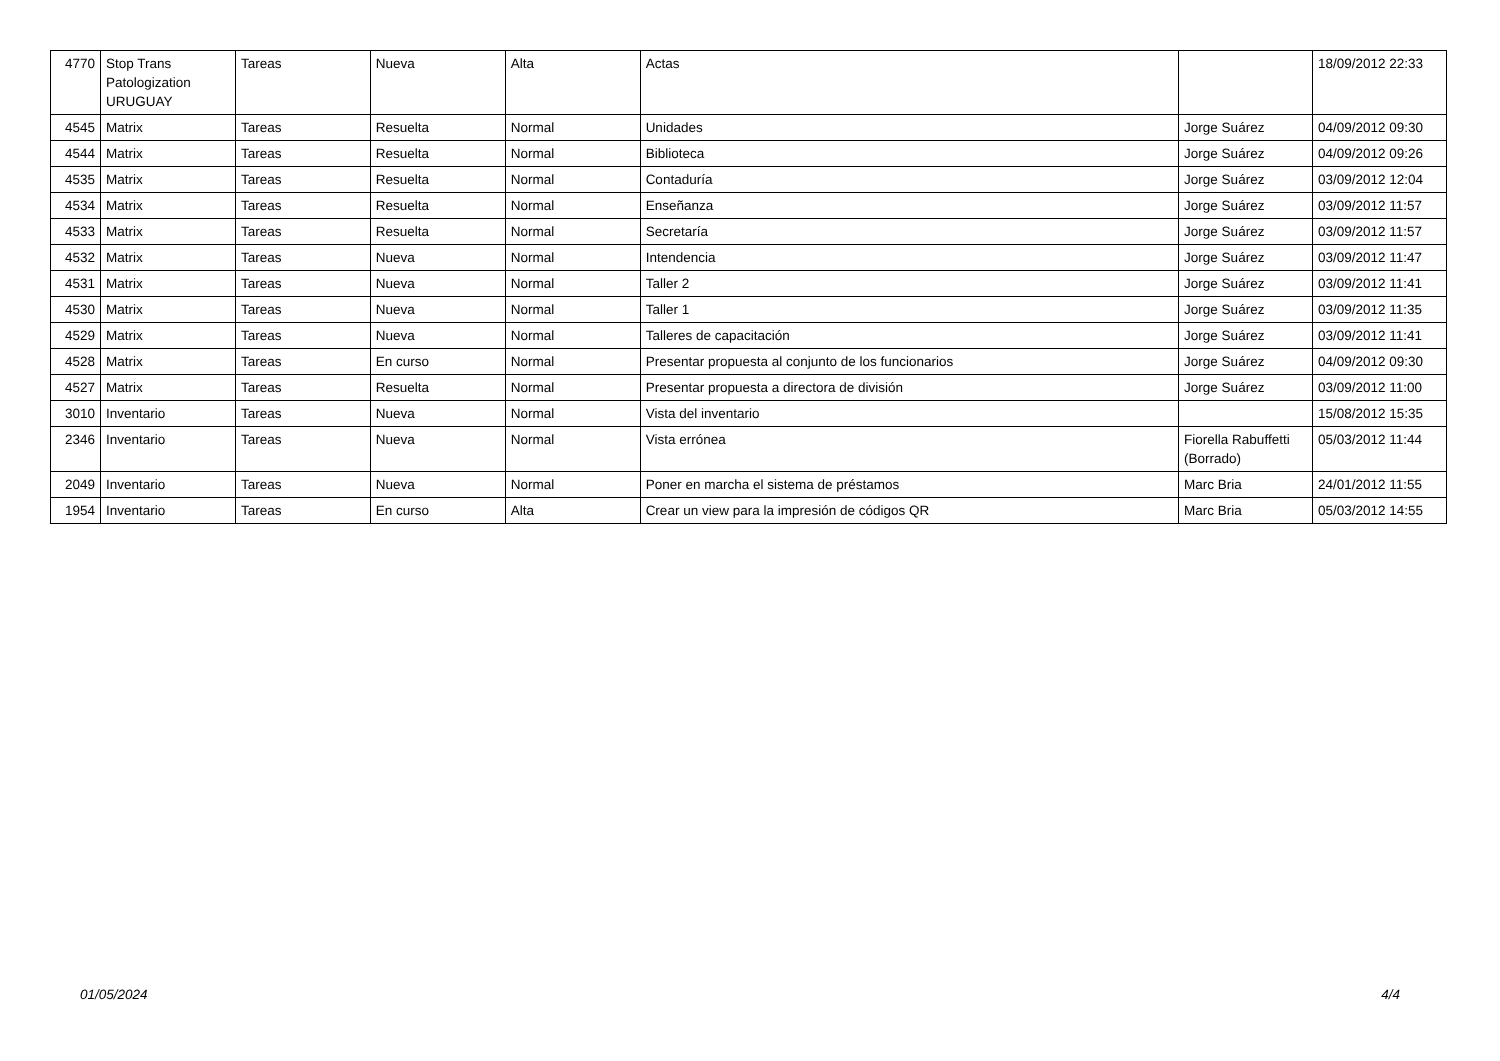| 4770 | Stop Trans Patologization URUGUAY | Tareas | Nueva | Alta | Actas | | 18/09/2012 22:33 |
| 4545 | Matrix | Tareas | Resuelta | Normal | Unidades | Jorge Suárez | 04/09/2012 09:30 |
| 4544 | Matrix | Tareas | Resuelta | Normal | Biblioteca | Jorge Suárez | 04/09/2012 09:26 |
| 4535 | Matrix | Tareas | Resuelta | Normal | Contaduría | Jorge Suárez | 03/09/2012 12:04 |
| 4534 | Matrix | Tareas | Resuelta | Normal | Enseñanza | Jorge Suárez | 03/09/2012 11:57 |
| 4533 | Matrix | Tareas | Resuelta | Normal | Secretaría | Jorge Suárez | 03/09/2012 11:57 |
| 4532 | Matrix | Tareas | Nueva | Normal | Intendencia | Jorge Suárez | 03/09/2012 11:47 |
| 4531 | Matrix | Tareas | Nueva | Normal | Taller 2 | Jorge Suárez | 03/09/2012 11:41 |
| 4530 | Matrix | Tareas | Nueva | Normal | Taller 1 | Jorge Suárez | 03/09/2012 11:35 |
| 4529 | Matrix | Tareas | Nueva | Normal | Talleres de capacitación | Jorge Suárez | 03/09/2012 11:41 |
| 4528 | Matrix | Tareas | En curso | Normal | Presentar propuesta al conjunto de los funcionarios | Jorge Suárez | 04/09/2012 09:30 |
| 4527 | Matrix | Tareas | Resuelta | Normal | Presentar propuesta a directora de división | Jorge Suárez | 03/09/2012 11:00 |
| 3010 | Inventario | Tareas | Nueva | Normal | Vista del inventario | | 15/08/2012 15:35 |
| 2346 | Inventario | Tareas | Nueva | Normal | Vista errónea | Fiorella Rabuffetti (Borrado) | 05/03/2012 11:44 |
| 2049 | Inventario | Tareas | Nueva | Normal | Poner en marcha el sistema de préstamos | Marc Bria | 24/01/2012 11:55 |
| 1954 | Inventario | Tareas | En curso | Alta | Crear un view para la impresión de códigos QR | Marc Bria | 05/03/2012 14:55 |
01/05/2024 4/4